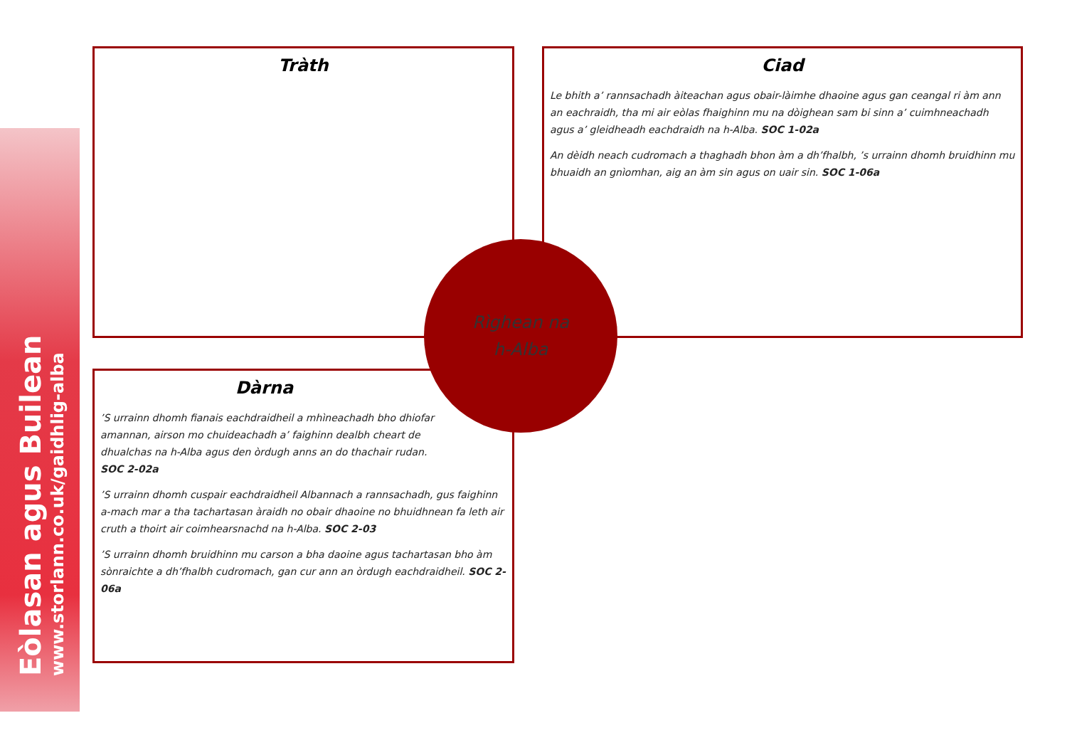Eòlasan agus Builean
www.storlann.co.uk/gaidhlig-alba
Tràth
Ciad
Le bhith a’ rannsachadh àiteachan agus obair-làimhe dhaoine agus gan ceangal ri àm ann an eachraidh, tha mi air eòlas fhaighinn mu na dòighean sam bi sinn a’ cuimhneachadh agus a’ gleidheadh eachdraidh na h-Alba. SOC 1-02a
An dèidh neach cudromach a thaghadh bhon àm a dh’fhalbh, ’s urrainn dhomh bruidhinn mu bhuaidh an gnìomhan, aig an àm sin agus on uair sin. SOC 1-06a
Dàrna
’S urrainn dhomh fianais eachdraidheil a mhìneachadh bho dhiofar amannan, airson mo chuideachadh a’ faighinn dealbh cheart de dhualchas na h-Alba agus den òrdugh anns an do thachair rudan. SOC 2-02a
’S urrainn dhomh cuspair eachdraidheil Albannach a rannsachadh, gus faighinn a-mach mar a tha tachartasan àraidh no obair dhaoine no bhuidhnean fa leth air cruth a thoirt air coimhearsnachd na h-Alba. SOC 2-03
’S urrainn dhomh bruidhinn mu carson a bha daoine agus tachartasan bho àm sònraichte a dh’fhalbh cudromach, gan cur ann an òrdugh eachdraidheil. SOC 2-06a
Rìghean na
h-Alba